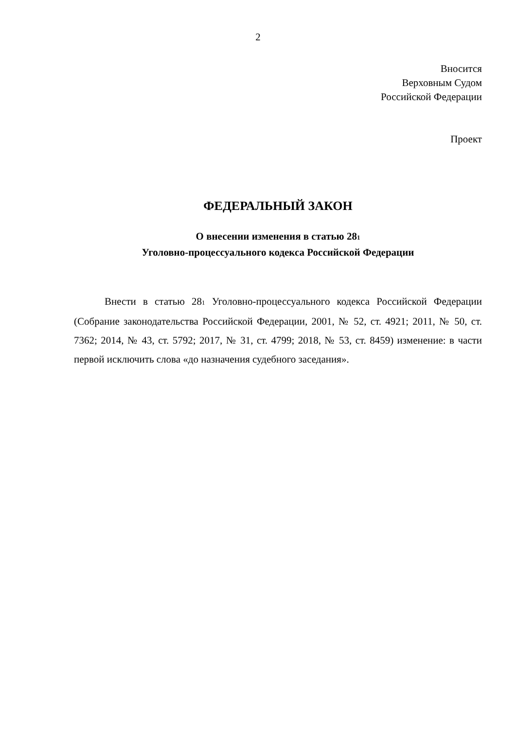2
Вносится
Верховным Судом
Российской Федерации
Проект
ФЕДЕРАЛЬНЫЙ ЗАКОН
О внесении изменения в статью 281
Уголовно-процессуального кодекса Российской Федерации
Внести в статью 281 Уголовно-процессуального кодекса Российской Федерации (Собрание законодательства Российской Федерации, 2001, № 52, ст. 4921; 2011, № 50, ст. 7362; 2014, № 43, ст. 5792; 2017, № 31, ст. 4799; 2018, № 53, ст. 8459) изменение: в части первой исключить слова «до назначения судебного заседания».